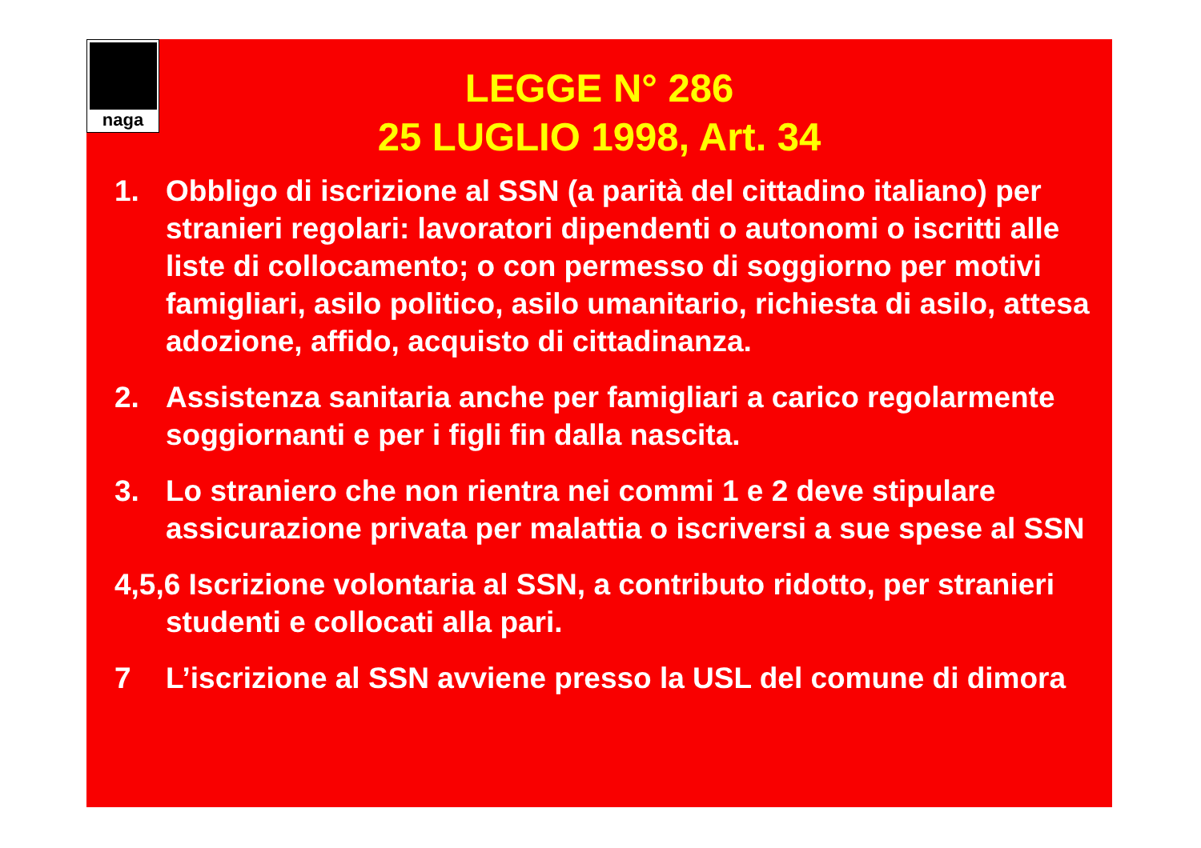naga
LEGGE N° 286
25 LUGLIO 1998, Art. 34
1. Obbligo di iscrizione al SSN (a parità del cittadino italiano) per stranieri regolari: lavoratori dipendenti o autonomi o iscritti alle liste di collocamento; o con permesso di soggiorno per motivi famigliari, asilo politico, asilo umanitario, richiesta di asilo, attesa adozione, affido, acquisto di cittadinanza.
2. Assistenza sanitaria anche per famigliari a carico regolarmente soggiornanti e per i figli fin dalla nascita.
3. Lo straniero che non rientra nei commi 1 e 2 deve stipulare assicurazione privata per malattia o iscriversi a sue spese al SSN
4,5,6 Iscrizione volontaria al SSN, a contributo ridotto, per stranieri studenti e collocati alla pari.
7 L’iscrizione al SSN avviene presso la USL del comune di dimora